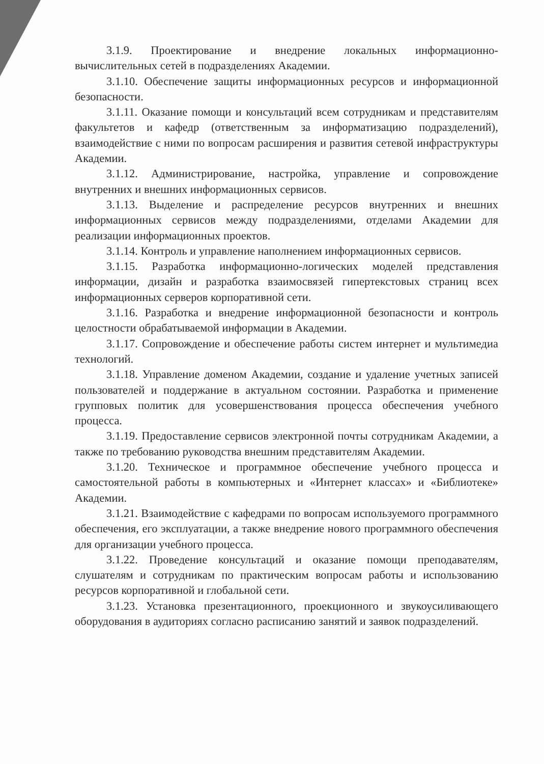3.1.9. Проектирование и внедрение локальных информационно-вычислительных сетей в подразделениях Академии.
3.1.10. Обеспечение защиты информационных ресурсов и информационной безопасности.
3.1.11. Оказание помощи и консультаций всем сотрудникам и представителям факультетов и кафедр (ответственным за информатизацию подразделений), взаимодействие с ними по вопросам расширения и развития сетевой инфраструктуры Академии.
3.1.12. Администрирование, настройка, управление и сопровождение внутренних и внешних информационных сервисов.
3.1.13. Выделение и распределение ресурсов внутренних и внешних информационных сервисов между подразделениями, отделами Академии для реализации информационных проектов.
3.1.14. Контроль и управление наполнением информационных сервисов.
3.1.15. Разработка информационно-логических моделей представления информации, дизайн и разработка взаимосвязей гипертекстовых страниц всех информационных серверов корпоративной сети.
3.1.16. Разработка и внедрение информационной безопасности и контроль целостности обрабатываемой информации в Академии.
3.1.17. Сопровождение и обеспечение работы систем интернет и мультимедиа технологий.
3.1.18. Управление доменом Академии, создание и удаление учетных записей пользователей и поддержание в актуальном состоянии. Разработка и применение групповых политик для усовершенствования процесса обеспечения учебного процесса.
3.1.19. Предоставление сервисов электронной почты сотрудникам Академии, а также по требованию руководства внешним представителям Академии.
3.1.20. Техническое и программное обеспечение учебного процесса и самостоятельной работы в компьютерных и «Интернет классах» и «Библиотеке» Академии.
3.1.21. Взаимодействие с кафедрами по вопросам используемого программного обеспечения, его эксплуатации, а также внедрение нового программного обеспечения для организации учебного процесса.
3.1.22. Проведение консультаций и оказание помощи преподавателям, слушателям и сотрудникам по практическим вопросам работы и использованию ресурсов корпоративной и глобальной сети.
3.1.23. Установка презентационного, проекционного и звукоусиливающего оборудования в аудиториях согласно расписанию занятий и заявок подразделений.